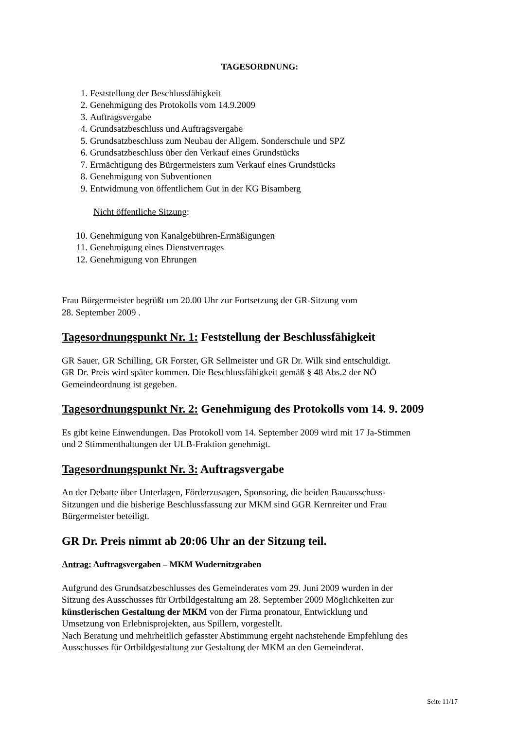TAGESORDNUNG:
1. Feststellung der Beschlussfähigkeit
2. Genehmigung des Protokolls vom 14.9.2009
3. Auftragsvergabe
4. Grundsatzbeschluss und Auftragsvergabe
5. Grundsatzbeschluss zum Neubau der Allgem. Sonderschule und SPZ
6. Grundsatzbeschluss über den Verkauf eines Grundstücks
7. Ermächtigung des Bürgermeisters zum Verkauf eines Grundstücks
8. Genehmigung von Subventionen
9. Entwidmung von öffentlichem Gut in der KG Bisamberg
Nicht öffentliche Sitzung:
10. Genehmigung von Kanalgebühren-Ermäßigungen
11. Genehmigung eines Dienstvertrages
12. Genehmigung von Ehrungen
Frau Bürgermeister begrüßt um 20.00 Uhr zur Fortsetzung der GR-Sitzung vom
28. September 2009 .
Tagesordnungspunkt Nr. 1: Feststellung der Beschlussfähigkeit
GR Sauer, GR Schilling, GR Forster, GR Sellmeister und GR Dr. Wilk sind entschuldigt.
GR Dr. Preis wird später kommen. Die Beschlussfähigkeit gemäß § 48 Abs.2 der NÖ
Gemeindeordnung ist gegeben.
Tagesordnungspunkt Nr. 2: Genehmigung des Protokolls vom 14. 9. 2009
Es gibt keine Einwendungen. Das Protokoll vom 14. September 2009 wird mit 17 Ja-Stimmen
und 2 Stimmenthaltungen der ULB-Fraktion genehmigt.
Tagesordnungspunkt Nr. 3: Auftragsvergabe
An der Debatte über Unterlagen, Förderzusagen, Sponsoring, die beiden Bauausschuss-
Sitzungen und die bisherige Beschlussfassung zur MKM sind GGR Kernreiter und Frau
Bürgermeister beteiligt.
GR Dr. Preis nimmt ab 20:06 Uhr an der Sitzung teil.
Antrag: Auftragsvergaben – MKM Wudernitzgraben
Aufgrund des Grundsatzbeschlusses des Gemeinderates vom 29. Juni 2009 wurden in der
Sitzung des Ausschusses für Ortbildgestaltung am 28. September 2009 Möglichkeiten zur
künstlerischen Gestaltung der MKM von der Firma pronatour, Entwicklung und
Umsetzung von Erlebnisprojekten, aus Spillern, vorgestellt.
Nach Beratung und mehrheitlich gefasster Abstimmung ergeht nachstehende Empfehlung des
Ausschusses für Ortbildgestaltung zur Gestaltung der MKM an den Gemeinderat.
Seite 11/17